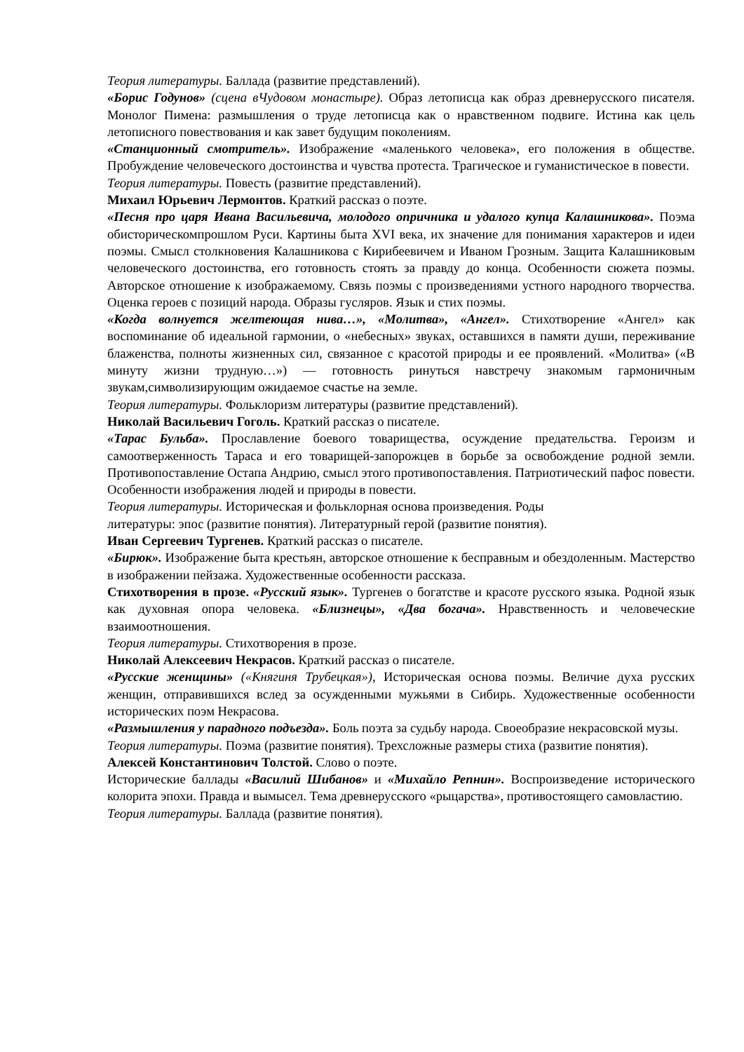Теория литературы. Баллада (развитие представлений).
«Борис Годунов» (сцена вЧудовом монастыре). Образ летописца как образ древнерусского писателя. Монолог Пимена: размышления о труде летописца как о нравственном подвиге. Истина как цель летописного повествования и как завет будущим поколениям.
«Станционный смотритель». Изображение «маленького человека», его положения в обществе. Пробуждение человеческого достоинства и чувства протеста. Трагическое и гуманистическое в повести.
Теория литературы. Повесть (развитие представлений).
Михаил Юрьевич Лермонтов. Краткий рассказ о поэте.
«Песня про царя Ивана Васильевича, молодого опричника и удалого купца Калашникова». Поэма обисторическомпрошлом Руси. Картины быта XVI века, их значение для понимания характеров и идеи поэмы. Смысл столкновения Калашникова с Кирибеевичем и Иваном Грозным. Защита Калашниковым человеческого достоинства, его готовность стоять за правду до конца. Особенности сюжета поэмы. Авторское отношение к изображаемому. Связь поэмы с произведениями устного народного творчества. Оценка героев с позиций народа. Образы гусляров. Язык и стих поэмы.
«Когда волнуется желтеющая нива…», «Молитва», «Ангел». Стихотворение «Ангел» как воспоминание об идеальной гармонии, о «небесных» звуках, оставшихся в памяти души, переживание блаженства, полноты жизненных сил, связанное с красотой природы и ее проявлений. «Молитва» («В минуту жизни трудную…») — готовность ринуться навстречу знакомым гармоничным звукам,символизирующим ожидаемое счастье на земле.
Теория литературы. Фольклоризм литературы (развитие представлений).
Николай Васильевич Гоголь. Краткий рассказ о писателе.
«Тарас Бульба». Прославление боевого товарищества, осуждение предательства. Героизм и самоотверженность Тараса и его товарищей-запорожцев в борьбе за освобождение родной земли. Противопоставление Остапа Андрию, смысл этого противопоставления. Патриотический пафос повести. Особенности изображения людей и природы в повести.
Теория литературы. Историческая и фольклорная основа произведения. Роды
литературы: эпос (развитие понятия). Литературный герой (развитие понятия).
Иван Сергеевич Тургенев. Краткий рассказ о писателе.
«Бирюк». Изображение быта крестьян, авторское отношение к бесправным и обездоленным. Мастерство в изображении пейзажа. Художественные особенности рассказа.
Стихотворения в прозе. «Русский язык». Тургенев о богатстве и красоте русского языка. Родной язык как духовная опора человека. «Близнецы», «Два богача». Нравственность и человеческие взаимоотношения.
Теория литературы. Стихотворения в прозе.
Николай Алексеевич Некрасов. Краткий рассказ о писателе.
«Русские женщины» («Княгиня Трубецкая»), Историческая основа поэмы. Величие духа русских женщин, отправившихся вслед за осужденными мужьями в Сибирь. Художественные особенности исторических поэм Некрасова.
«Размышления у парадного подъезда». Боль поэта за судьбу народа. Своеобразие некрасовской музы.
Теория литературы. Поэма (развитие понятия). Трехсложные размеры стиха (развитие понятия).
Алексей Константинович Толстой. Слово о поэте.
Исторические баллады «Василий Шибанов» и «Михайло Репнин». Воспроизведение исторического колорита эпохи. Правда и вымысел. Тема древнерусского «рыцарства», противостоящего самовластию.
Теория литературы. Баллада (развитие понятия).